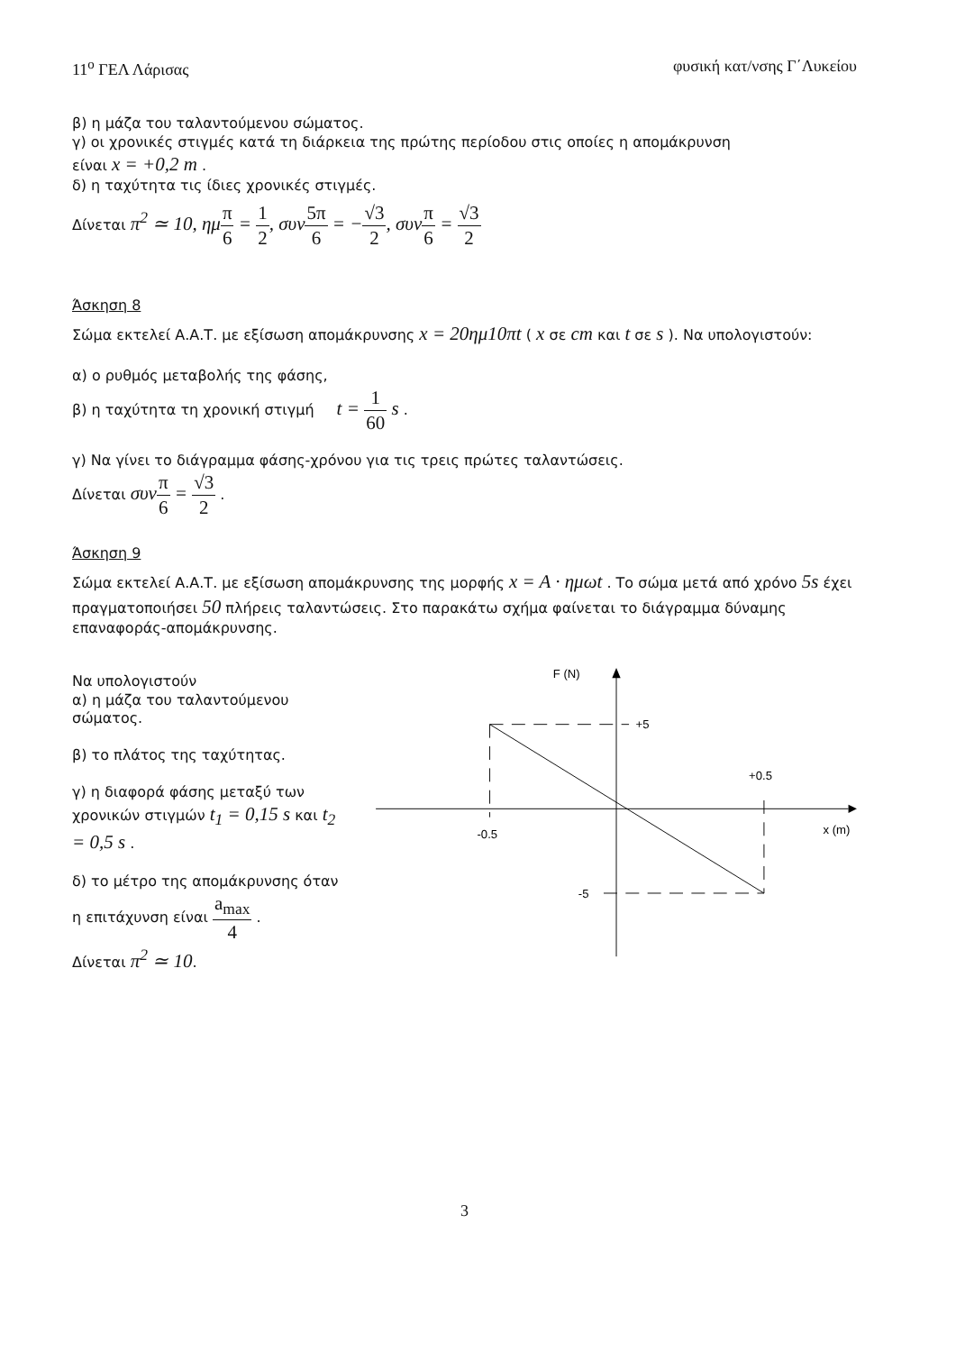11<sup>ο</sup> ΓΕΛ Λάρισας φυσική κατ/νσης Γ΄Λυκείου
β) η μάζα του ταλαντούμενου σώματος.
γ) οι χρονικές στιγμές κατά τη διάρκεια της πρώτης περίοδου στις οποίες η απομάκρυνση
είναι x = +0,2 m .
δ) η ταχύτητα τις ίδιες χρονικές στιγμές.
Δίνεται π<sup>2</sup> ≃ 10, ημ π 6 = 1 2, συν 5π 6 = −√3 2, συν π 6 = √3 2
Άσκηση 8
Σώμα εκτελεί Α.Α.Τ. με εξίσωση απομάκρυνσης x = 20ημ10πt ( x σε cm και t σε s ). Να υπολογιστούν:
α) ο ρυθμός μεταβολής της φάσης,
β) η ταχύτητα τη χρονική στιγμή t = 1 60 s .
γ) Να γίνει το διάγραμμα φάσης-χρόνου για τις τρεις πρώτες ταλαντώσεις.
Δίνεται συν π 6 = √3 2 .
Άσκηση 9
Σώμα εκτελεί Α.Α.Τ. με εξίσωση απομάκρυνσης της μορφής x = A · ημωt . Το σώμα μετά από χρόνο 5s έχει πραγματοποιήσει 50 πλήρεις ταλαντώσεις. Στο παρακάτω σχήμα φαίνεται το διάγραμμα δύναμης επαναφοράς-απομάκρυνσης.
Να υπολογιστούν
α) η μάζα του ταλαντούμενου σώματος.
β) το πλάτος της ταχύτητας.
γ) η διαφορά φάσης μεταξύ των χρονικών στιγμών t<sub>1</sub> = 0,15 s και t<sub>2</sub> = 0,5 s .
δ) το μέτρο της απομάκρυνσης όταν η επιτάχυνση είναι a<sub>max</sub> 4 .
Δίνεται π<sup>2</sup> ≃ 10.
F (N)
+5
+0.5
x (m)
-0.5
-5
3